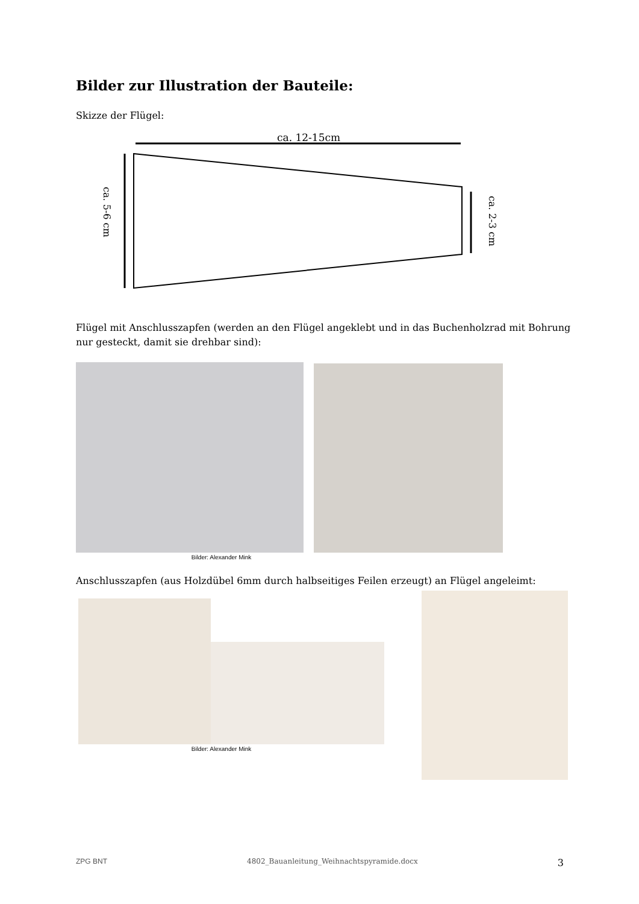Bilder zur Illustration der Bauteile:
Skizze der Flügel:
ca. 12-15cm
ca. 5-6 cm
ca. 2-3 cm
Flügel mit Anschlusszapfen (werden an den Flügel angeklebt und in das Buchenholzrad mit Bohrung nur gesteckt, damit sie drehbar sind):
Bilder: Alexander Mink
Anschlusszapfen (aus Holzdübel 6mm durch halbseitiges Feilen erzeugt) an Flügel angeleimt:
Bilder: Alexander Mink
ZPG BNT 4802_Bauanleitung_Weihnachtspyramide.docx 3